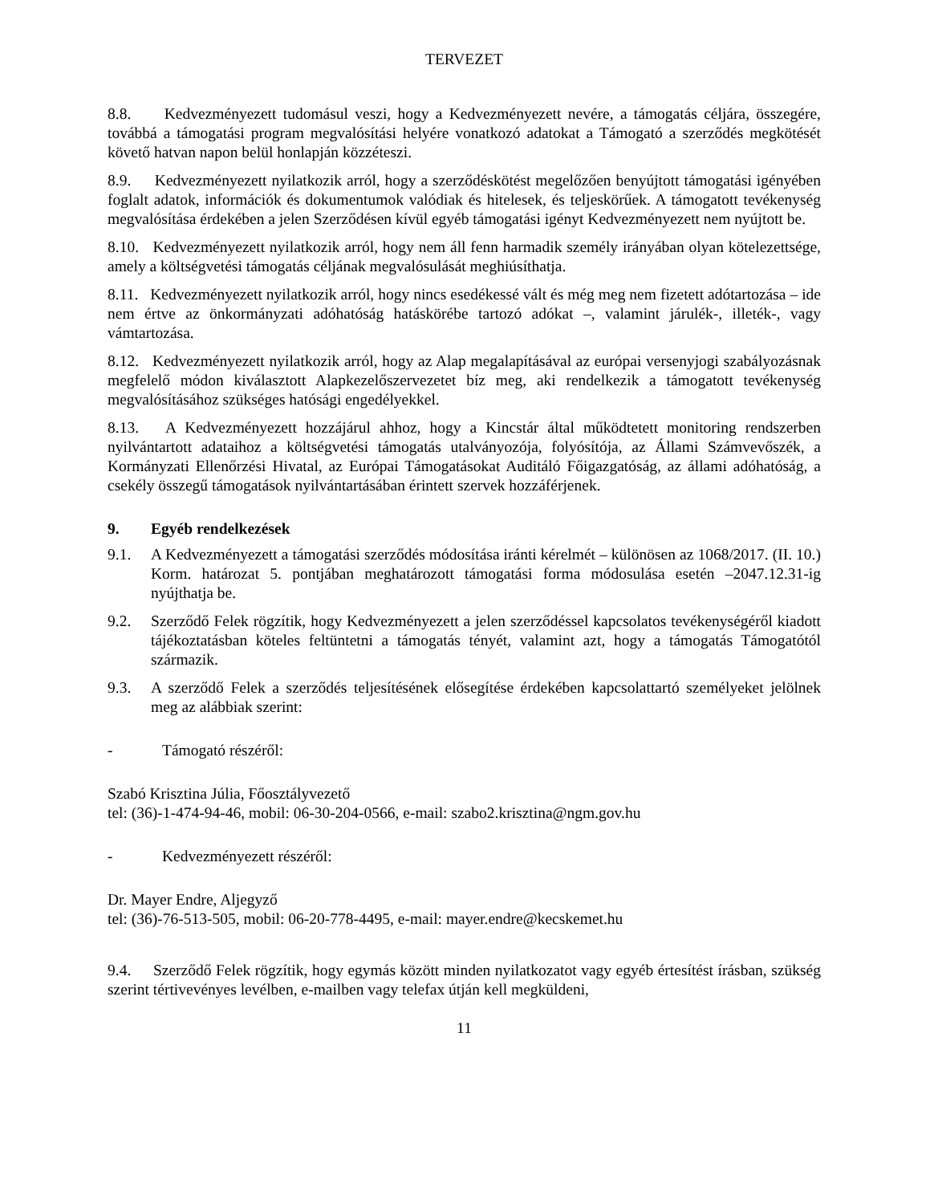TERVEZET
8.8. Kedvezményezett tudomásul veszi, hogy a Kedvezményezett nevére, a támogatás céljára, összegére, továbbá a támogatási program megvalósítási helyére vonatkozó adatokat a Támogató a szerződés megkötését követő hatvan napon belül honlapján közzéteszi.
8.9. Kedvezményezett nyilatkozik arról, hogy a szerződéskötést megelőzően benyújtott támogatási igényében foglalt adatok, információk és dokumentumok valódiak és hitelesek, és teljeskörűek. A támogatott tevékenység megvalósítása érdekében a jelen Szerződésen kívül egyéb támogatási igényt Kedvezményezett nem nyújtott be.
8.10. Kedvezményezett nyilatkozik arról, hogy nem áll fenn harmadik személy irányában olyan kötelezettsége, amely a költségvetési támogatás céljának megvalósulását meghiúsíthatja.
8.11. Kedvezményezett nyilatkozik arról, hogy nincs esedékessé vált és még meg nem fizetett adótartozása – ide nem értve az önkormányzati adóhatóság hatáskörébe tartozó adókat –, valamint járulék-, illeték-, vagy vámtartozása.
8.12. Kedvezményezett nyilatkozik arról, hogy az Alap megalapításával az európai versenyjogi szabályozásnak megfelelő módon kiválasztott Alapkezelőszervezetet bíz meg, aki rendelkezik a támogatott tevékenység megvalósításához szükséges hatósági engedélyekkel.
8.13. A Kedvezményezett hozzájárul ahhoz, hogy a Kincstár által működtetett monitoring rendszerben nyilvántartott adataihoz a költségvetési támogatás utalványozója, folyósítója, az Állami Számvevőszék, a Kormányzati Ellenőrzési Hivatal, az Európai Támogatásokat Auditáló Főigazgatóság, az állami adóhatóság, a csekély összegű támogatások nyilvántartásában érintett szervek hozzáférjenek.
9. Egyéb rendelkezések
9.1. A Kedvezményezett a támogatási szerződés módosítása iránti kérelmét – különösen az 1068/2017. (II. 10.) Korm. határozat 5. pontjában meghatározott támogatási forma módosulása esetén –2047.12.31-ig nyújthatja be.
9.2. Szerződő Felek rögzítik, hogy Kedvezményezett a jelen szerződéssel kapcsolatos tevékenységéről kiadott tájékoztatásban köteles feltüntetni a támogatás tényét, valamint azt, hogy a támogatás Támogatótól származik.
9.3. A szerződő Felek a szerződés teljesítésének elősegítése érdekében kapcsolattartó személyeket jelölnek meg az alábbiak szerint:
- Támogató részéről:
Szabó Krisztina Júlia, Főosztályvezető
tel: (36)-1-474-94-46, mobil: 06-30-204-0566, e-mail: szabo2.krisztina@ngm.gov.hu
- Kedvezményezett részéről:
Dr. Mayer Endre, Aljegyző
tel: (36)-76-513-505, mobil: 06-20-778-4495, e-mail: mayer.endre@kecskemet.hu
9.4. Szerződő Felek rögzítik, hogy egymás között minden nyilatkozatot vagy egyéb értesítést írásban, szükség szerint tértivevényes levélben, e-mailben vagy telefax útján kell megküldeni,
11